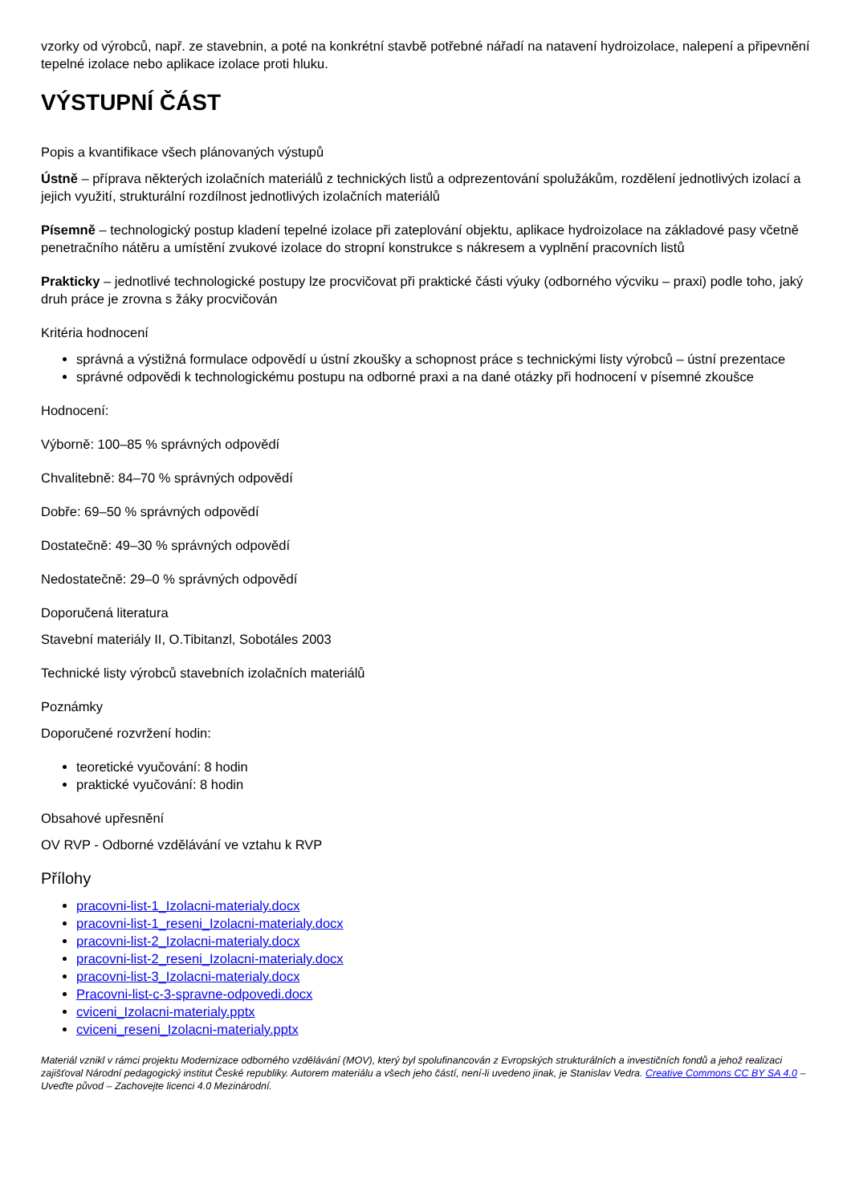vzorky od výrobců, např. ze stavebnin, a poté na konkrétní stavbě potřebné nářadí na natavení hydroizolace, nalepení a připevnění tepelné izolace nebo aplikace izolace proti hluku.
VÝSTUPNÍ ČÁST
Popis a kvantifikace všech plánovaných výstupů
Ústně – příprava některých izolačních materiálů z technických listů a odprezentování spolužákům, rozdělení jednotlivých izolací a jejich využití, strukturální rozdílnost jednotlivých izolačních materiálů
Písemně – technologický postup kladení tepelné izolace při zateplování objektu, aplikace hydroizolace na základové pasy včetně penetračního nátěru a umístění zvukové izolace do stropní konstrukce s nákresem a vyplnění pracovních listů
Prakticky – jednotlivé technologické postupy lze procvičovat při praktické části výuky (odborného výcviku – praxi) podle toho, jaký druh práce je zrovna s žáky procvičován
Kritéria hodnocení
správná a výstižná formulace odpovědí u ústní zkoušky a schopnost práce s technickými listy výrobců – ústní prezentace
správné odpovědi k technologickému postupu na odborné praxi a na dané otázky při hodnocení v písemné zkoušce
Hodnocení:
Výborně: 100–85 % správných odpovědí
Chvalitebně: 84–70 % správných odpovědí
Dobře: 69–50 % správných odpovědí
Dostatečně: 49–30 % správných odpovědí
Nedostatečně: 29–0 % správných odpovědí
Doporučená literatura
Stavební materiály II, O.Tibitanzl, Sobotáles 2003
Technické listy výrobců stavebních izolačních materiálů
Poznámky
Doporučené rozvržení hodin:
teoretické vyučování: 8 hodin
praktické vyučování: 8 hodin
Obsahové upřesnění
OV RVP - Odborné vzdělávání ve vztahu k RVP
Přílohy
pracovni-list-1_Izolacni-materialy.docx
pracovni-list-1_reseni_Izolacni-materialy.docx
pracovni-list-2_Izolacni-materialy.docx
pracovni-list-2_reseni_Izolacni-materialy.docx
pracovni-list-3_Izolacni-materialy.docx
Pracovni-list-c-3-spravne-odpovedi.docx
cviceni_Izolacni-materialy.pptx
cviceni_reseni_Izolacni-materialy.pptx
Materiál vznikl v rámci projektu Modernizace odborného vzdělávání (MOV), který byl spolufinancován z Evropských strukturálních a investičních fondů a jehož realizaci zajišťoval Národní pedagogický institut České republiky. Autorem materiálu a všech jeho částí, není-li uvedeno jinak, je Stanislav Vedra. Creative Commons CC BY SA 4.0 – Uveďte původ – Zachovejte licenci 4.0 Mezinárodní.